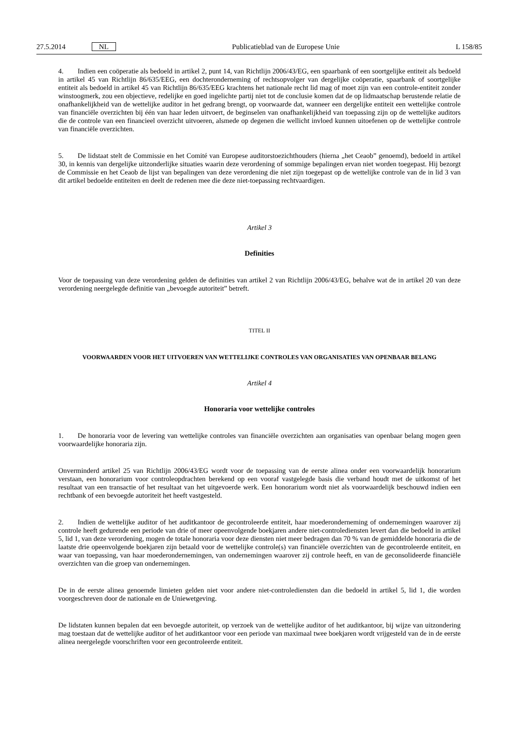27.5.2014 NL Publicatieblad van de Europese Unie L 158/85
4. Indien een coöperatie als bedoeld in artikel 2, punt 14, van Richtlijn 2006/43/EG, een spaarbank of een soortgelijke entiteit als bedoeld in artikel 45 van Richtlijn 86/635/EEG, een dochteronderneming of rechtsopvolger van dergelijke coöperatie, spaarbank of soortgelijke entiteit als bedoeld in artikel 45 van Richtlijn 86/635/EEG krachtens het nationale recht lid mag of moet zijn van een controle-entiteit zonder winstoogmerk, zou een objectieve, redelijke en goed ingelichte partij niet tot de conclusie komen dat de op lidmaatschap berustende relatie de onafhankelijkheid van de wettelijke auditor in het gedrang brengt, op voorwaarde dat, wanneer een dergelijke entiteit een wettelijke controle van financiële overzichten bij één van haar leden uitvoert, de beginselen van onafhankelijkheid van toepassing zijn op de wettelijke auditors die de controle van een financieel overzicht uitvoeren, alsmede op degenen die wellicht invloed kunnen uitoefenen op de wettelijke controle van financiële overzichten.
5. De lidstaat stelt de Commissie en het Comité van Europese auditorstoezichthouders (hierna „het Ceaob” genoemd), bedoeld in artikel 30, in kennis van dergelijke uitzonderlijke situaties waarin deze verordening of sommige bepalingen ervan niet worden toegepast. Hij bezorgt de Commissie en het Ceaob de lijst van bepalingen van deze verordening die niet zijn toegepast op de wettelijke controle van de in lid 3 van dit artikel bedoelde entiteiten en deelt de redenen mee die deze niet-toepassing rechtvaardigen.
Artikel 3
Definities
Voor de toepassing van deze verordening gelden de definities van artikel 2 van Richtlijn 2006/43/EG, behalve wat de in artikel 20 van deze verordening neergelegde definitie van „bevoegde autoriteit” betreft.
TITEL II
VOORWAARDEN VOOR HET UITVOEREN VAN WETTELIJKE CONTROLES VAN ORGANISATIES VAN OPENBAAR BELANG
Artikel 4
Honoraria voor wettelijke controles
1. De honoraria voor de levering van wettelijke controles van financiële overzichten aan organisaties van openbaar belang mogen geen voorwaardelijke honoraria zijn.
Onverminderd artikel 25 van Richtlijn 2006/43/EG wordt voor de toepassing van de eerste alinea onder een voorwaardelijk honorarium verstaan, een honorarium voor controleopdrachten berekend op een vooraf vastgelegde basis die verband houdt met de uitkomst of het resultaat van een transactie of het resultaat van het uitgevoerde werk. Een honorarium wordt niet als voorwaardelijk beschouwd indien een rechtbank of een bevoegde autoriteit het heeft vastgesteld.
2. Indien de wettelijke auditor of het auditkantoor de gecontroleerde entiteit, haar moederonderneming of ondernemingen waarover zij controle heeft gedurende een periode van drie of meer opeenvolgende boekjaren andere niet-controlediensten levert dan die bedoeld in artikel 5, lid 1, van deze verordening, mogen de totale honoraria voor deze diensten niet meer bedragen dan 70 % van de gemiddelde honoraria die de laatste drie opeenvolgende boekjaren zijn betaald voor de wettelijke controle(s) van financiële overzichten van de gecontroleerde entiteit, en waar van toepassing, van haar moederondernemingen, van ondernemingen waarover zij controle heeft, en van de geconsolideerde financiële overzichten van die groep van ondernemingen.
De in de eerste alinea genoemde limieten gelden niet voor andere niet-controlediensten dan die bedoeld in artikel 5, lid 1, die worden voorgeschreven door de nationale en de Uniewetgeving.
De lidstaten kunnen bepalen dat een bevoegde autoriteit, op verzoek van de wettelijke auditor of het auditkantoor, bij wijze van uitzondering mag toestaan dat de wettelijke auditor of het auditkantoor voor een periode van maximaal twee boekjaren wordt vrijgesteld van de in de eerste alinea neergelegde voorschriften voor een gecontroleerde entiteit.